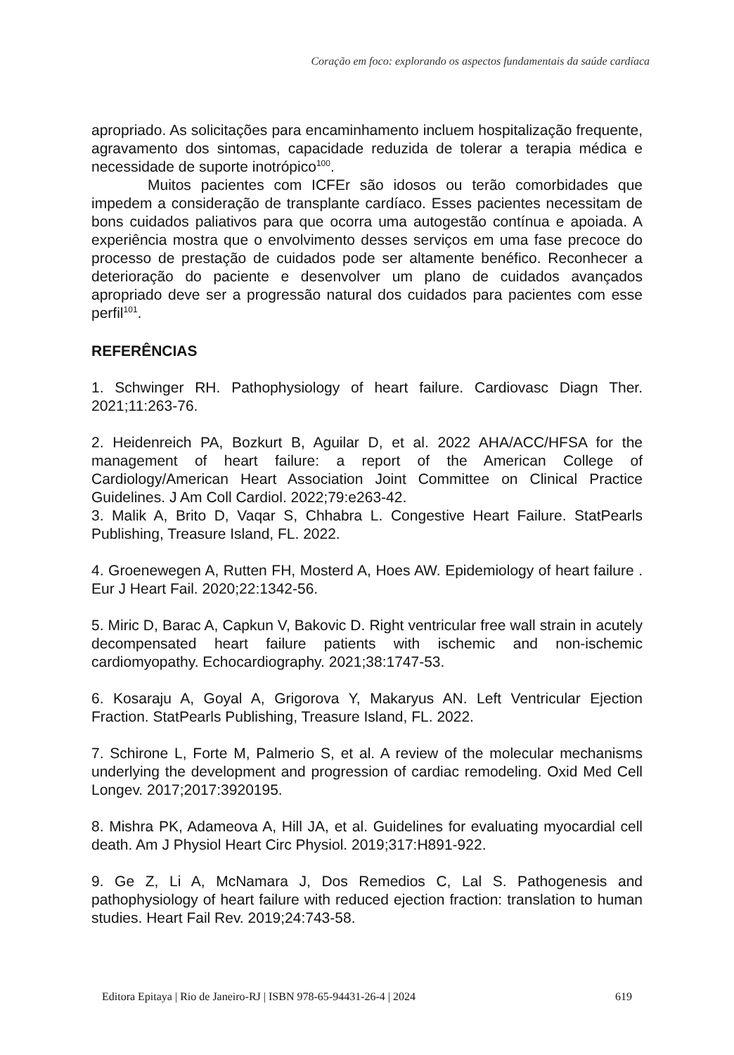Coração em foco: explorando os aspectos fundamentais da saúde cardíaca
apropriado. As solicitações para encaminhamento incluem hospitalização frequente, agravamento dos sintomas, capacidade reduzida de tolerar a terapia médica e necessidade de suporte inotrópico<sup>100</sup>.
Muitos pacientes com ICFEr são idosos ou terão comorbidades que impedem a consideração de transplante cardíaco. Esses pacientes necessitam de bons cuidados paliativos para que ocorra uma autogestão contínua e apoiada. A experiência mostra que o envolvimento desses serviços em uma fase precoce do processo de prestação de cuidados pode ser altamente benéfico. Reconhecer a deterioração do paciente e desenvolver um plano de cuidados avançados apropriado deve ser a progressão natural dos cuidados para pacientes com esse perfil<sup>101</sup>.
REFERÊNCIAS
1. Schwinger RH. Pathophysiology of heart failure. Cardiovasc Diagn Ther. 2021;11:263-76.
2. Heidenreich PA, Bozkurt B, Aguilar D, et al. 2022 AHA/ACC/HFSA for the management of heart failure: a report of the American College of Cardiology/American Heart Association Joint Committee on Clinical Practice Guidelines. J Am Coll Cardiol. 2022;79:e263-42.
3. Malik A, Brito D, Vaqar S, Chhabra L. Congestive Heart Failure. StatPearls Publishing, Treasure Island, FL. 2022.
4. Groenewegen A, Rutten FH, Mosterd A, Hoes AW. Epidemiology of heart failure . Eur J Heart Fail. 2020;22:1342-56.
5. Miric D, Barac A, Capkun V, Bakovic D. Right ventricular free wall strain in acutely decompensated heart failure patients with ischemic and non-ischemic cardiomyopathy. Echocardiography. 2021;38:1747-53.
6. Kosaraju A, Goyal A, Grigorova Y, Makaryus AN. Left Ventricular Ejection Fraction. StatPearls Publishing, Treasure Island, FL. 2022.
7. Schirone L, Forte M, Palmerio S, et al. A review of the molecular mechanisms underlying the development and progression of cardiac remodeling. Oxid Med Cell Longev. 2017;2017:3920195.
8. Mishra PK, Adameova A, Hill JA, et al. Guidelines for evaluating myocardial cell death. Am J Physiol Heart Circ Physiol. 2019;317:H891-922.
9. Ge Z, Li A, McNamara J, Dos Remedios C, Lal S. Pathogenesis and pathophysiology of heart failure with reduced ejection fraction: translation to human studies. Heart Fail Rev. 2019;24:743-58.
Editora Epitaya | Rio de Janeiro-RJ | ISBN 978-65-94431-26-4 | 2024 619